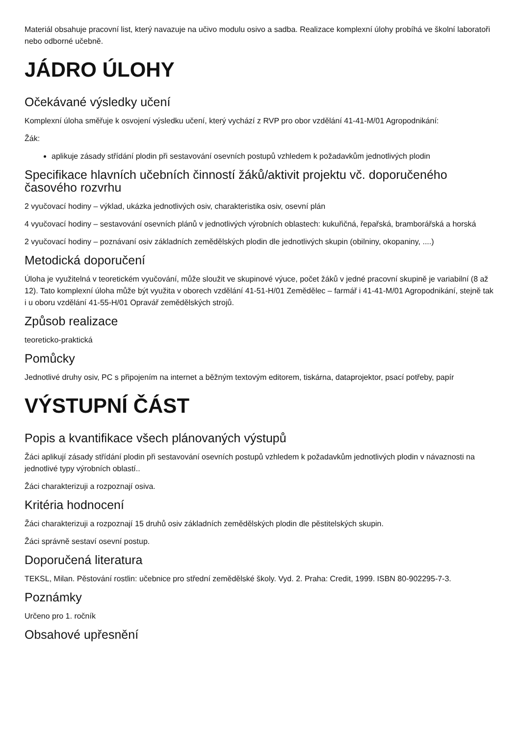Materiál obsahuje pracovní list, který navazuje na učivo modulu osivo a sadba. Realizace komplexní úlohy probíhá ve školní laboratoři nebo odborné učebně.
JÁDRO ÚLOHY
Očekávané výsledky učení
Komplexní úloha směřuje k osvojení výsledku učení, který vychází z RVP pro obor vzdělání 41-41-M/01 Agropodnikání:
Žák:
aplikuje zásady střídání plodin při sestavování osevních postupů vzhledem k požadavkům jednotlivých plodin
Specifikace hlavních učebních činností žáků/aktivit projektu vč. doporučeného časového rozvrhu
2 vyučovací hodiny – výklad, ukázka jednotlivých osiv, charakteristika osiv, osevní plán
4 vyučovací hodiny – sestavování osevních plánů v jednotlivých výrobních oblastech: kukuřičná, řepařská, bramborářská a horská
2 vyučovací hodiny – poznávaní osiv základních zemědělských plodin dle jednotlivých skupin (obilniny, okopaniny, ....)
Metodická doporučení
Úloha je využitelná v teoretickém vyučování, může sloužit ve skupinové výuce, počet žáků v jedné pracovní skupině je variabilní (8 až 12). Tato komplexní úloha může být využita v oborech vzdělání 41-51-H/01 Zemědělec – farmář i 41-41-M/01 Agropodnikání, stejně tak i u oboru vzdělání 41-55-H/01 Opravář zemědělských strojů.
Způsob realizace
teoreticko-praktická
Pomůcky
Jednotlivé druhy osiv, PC s připojením na internet a běžným textovým editorem, tiskárna, dataprojektor, psací potřeby, papír
VÝSTUPNÍ ČÁST
Popis a kvantifikace všech plánovaných výstupů
Žáci aplikují zásady střídání plodin při sestavování osevních postupů vzhledem k požadavkům jednotlivých plodin v návaznosti na jednotlivé typy výrobních oblastí..
Žáci charakterizuji a rozpoznají osiva.
Kritéria hodnocení
Žáci charakterizuji a rozpoznají 15 druhů osiv základních zemědělských plodin dle pěstitelských skupin.
Žáci správně sestaví osevní postup.
Doporučená literatura
TEKSL, Milan. Pěstování rostlin: učebnice pro střední zemědělské školy. Vyd. 2. Praha: Credit, 1999. ISBN 80-902295-7-3.
Poznámky
Určeno pro 1. ročník
Obsahové upřesnění